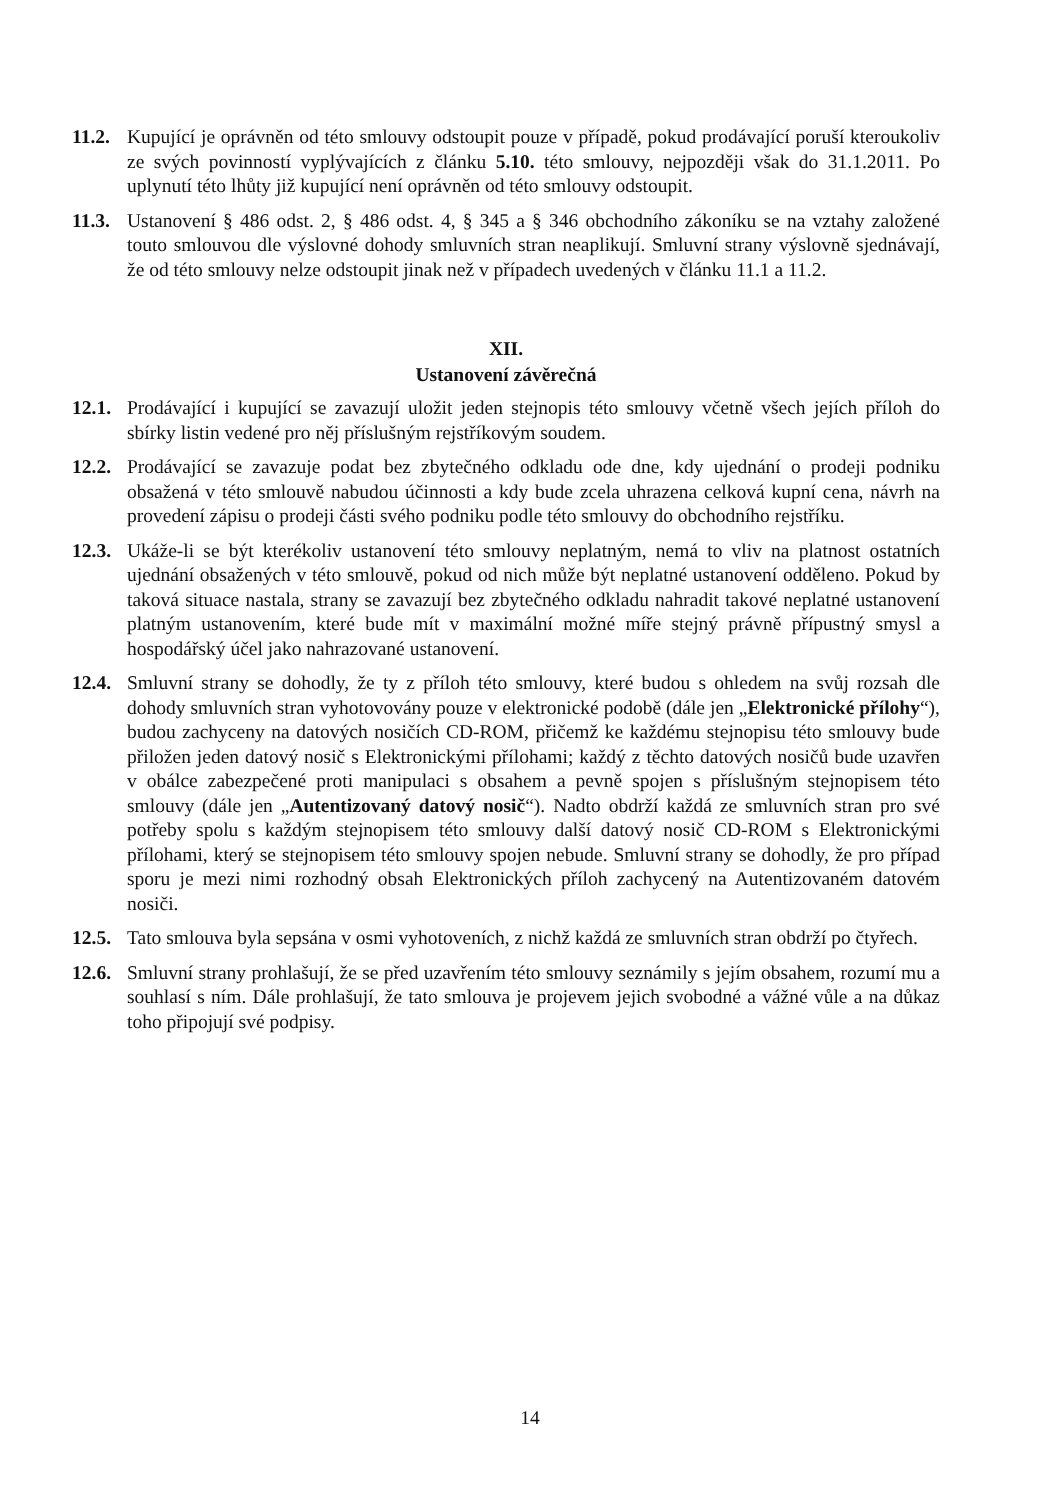11.2. Kupující je oprávněn od této smlouvy odstoupit pouze v případě, pokud prodávající poruší kteroukoliv ze svých povinností vyplývajících z článku 5.10. této smlouvy, nejpozději však do 31.1.2011. Po uplynutí této lhůty již kupující není oprávněn od této smlouvy odstoupit.
11.3. Ustanovení § 486 odst. 2, § 486 odst. 4, § 345 a § 346 obchodního zákoníku se na vztahy založené touto smlouvou dle výslovné dohody smluvních stran neaplikují. Smluvní strany výslovně sjednávají, že od této smlouvy nelze odstoupit jinak než v případech uvedených v článku 11.1 a 11.2.
XII.
Ustanovení závěrečná
12.1. Prodávající i kupující se zavazují uložit jeden stejnopis této smlouvy včetně všech jejích příloh do sbírky listin vedené pro něj příslušným rejstříkovým soudem.
12.2. Prodávající se zavazuje podat bez zbytečného odkladu ode dne, kdy ujednání o prodeji podniku obsažená v této smlouvě nabudou účinnosti a kdy bude zcela uhrazena celková kupní cena, návrh na provedení zápisu o prodeji části svého podniku podle této smlouvy do obchodního rejstříku.
12.3. Ukáže-li se být kterékoliv ustanovení této smlouvy neplatným, nemá to vliv na platnost ostatních ujednání obsažených v této smlouvě, pokud od nich může být neplatné ustanovení odděleno. Pokud by taková situace nastala, strany se zavazují bez zbytečného odkladu nahradit takové neplatné ustanovení platným ustanovením, které bude mít v maximální možné míře stejný právně přípustný smysl a hospodářský účel jako nahrazované ustanovení.
12.4. Smluvní strany se dohodly, že ty z příloh této smlouvy, které budou s ohledem na svůj rozsah dle dohody smluvních stran vyhotovovány pouze v elektronické podobě (dále jen „Elektronické přílohy“), budou zachyceny na datových nosičích CD-ROM, přičemž ke každému stejnopisu této smlouvy bude přiložen jeden datový nosič s Elektronickými přílohami; každý z těchto datových nosičů bude uzavřen v obálce zabezpečené proti manipulaci s obsahem a pevně spojen s příslušným stejnopisem této smlouvy (dále jen „Autentizovaný datový nosič“). Nadto obdrží každá ze smluvních stran pro své potřeby spolu s každým stejnopisem této smlouvy další datový nosič CD-ROM s Elektronickými přílohami, který se stejnopisem této smlouvy spojen nebude. Smluvní strany se dohodly, že pro případ sporu je mezi nimi rozhodný obsah Elektronických příloh zachycený na Autentizovaném datovém nosiči.
12.5. Tato smlouva byla sepsána v osmi vyhotoveních, z nichž každá ze smluvních stran obdrží po čtyřech.
12.6. Smluvní strany prohlašují, že se před uzavřením této smlouvy seznámily s jejím obsahem, rozumí mu a souhlasí s ním. Dále prohlašují, že tato smlouva je projevem jejich svobodné a vážné vůle a na důkaz toho připojují své podpisy.
14